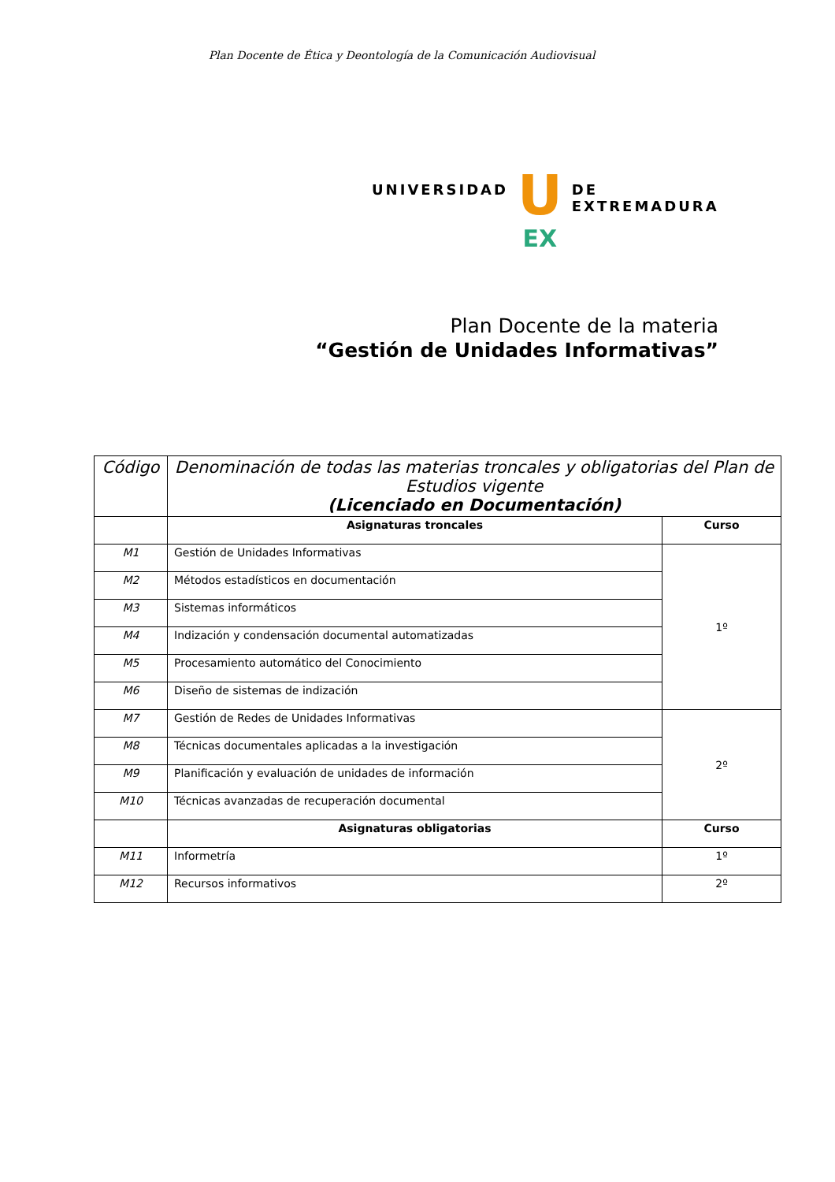Plan Docente de Ética y Deontología de la Comunicación Audiovisual
UNIVERSIDAD
U
EX
DE EXTREMADURA
Plan Docente de la materia
“Gestión de Unidades Informativas”
| Código | Denominación de todas las materias troncales y obligatorias del Plan de Estudios vigente (Licenciado en Documentación) | |
| --- | --- | --- |
| | Asignaturas troncales | Curso |
| M1 | Gestión de Unidades Informativas | 1º |
| M2 | Métodos estadísticos en documentación | |
| M3 | Sistemas informáticos | |
| M4 | Indización y condensación documental automatizadas | |
| M5 | Procesamiento automático del Conocimiento | |
| M6 | Diseño de sistemas de indización | |
| M7 | Gestión de Redes de Unidades Informativas | 2º |
| M8 | Técnicas documentales aplicadas a la investigación | |
| M9 | Planificación y evaluación de unidades de información | |
| M10 | Técnicas avanzadas de recuperación documental | |
| | Asignaturas obligatorias | Curso |
| M11 | Informetría | 1º |
| M12 | Recursos informativos | 2º |